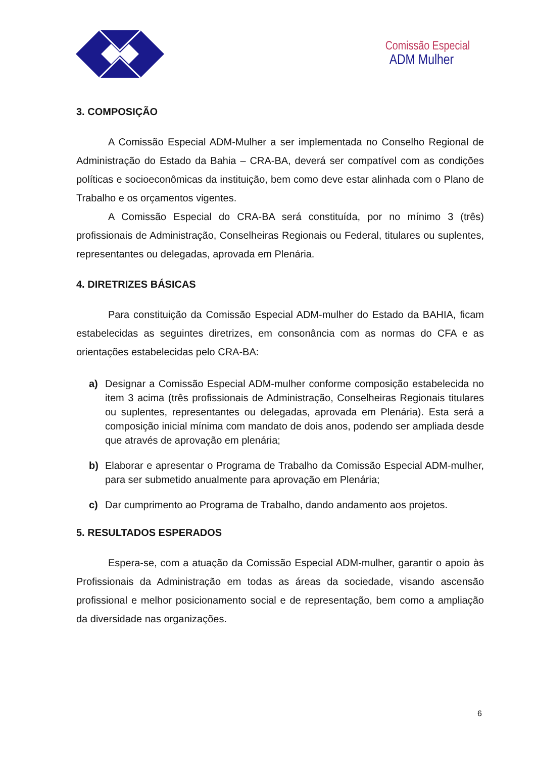Comissão Especial
ADM Mulher
3. COMPOSIÇÃO
A Comissão Especial ADM-Mulher a ser implementada no Conselho Regional de Administração do Estado da Bahia – CRA-BA, deverá ser compatível com as condições políticas e socioeconômicas da instituição, bem como deve estar alinhada com o Plano de Trabalho e os orçamentos vigentes.
A Comissão Especial do CRA-BA será constituída, por no mínimo 3 (três) profissionais de Administração, Conselheiras Regionais ou Federal, titulares ou suplentes, representantes ou delegadas, aprovada em Plenária.
4. DIRETRIZES BÁSICAS
Para constituição da Comissão Especial ADM-mulher do Estado da BAHIA, ficam estabelecidas as seguintes diretrizes, em consonância com as normas do CFA e as orientações estabelecidas pelo CRA-BA:
a) Designar a Comissão Especial ADM-mulher conforme composição estabelecida no item 3 acima (três profissionais de Administração, Conselheiras Regionais titulares ou suplentes, representantes ou delegadas, aprovada em Plenária). Esta será a composição inicial mínima com mandato de dois anos, podendo ser ampliada desde que através de aprovação em plenária;
b) Elaborar e apresentar o Programa de Trabalho da Comissão Especial ADM-mulher, para ser submetido anualmente para aprovação em Plenária;
c) Dar cumprimento ao Programa de Trabalho, dando andamento aos projetos.
5. RESULTADOS ESPERADOS
Espera-se, com a atuação da Comissão Especial ADM-mulher, garantir o apoio às Profissionais da Administração em todas as áreas da sociedade, visando ascensão profissional e melhor posicionamento social e de representação, bem como a ampliação da diversidade nas organizações.
6